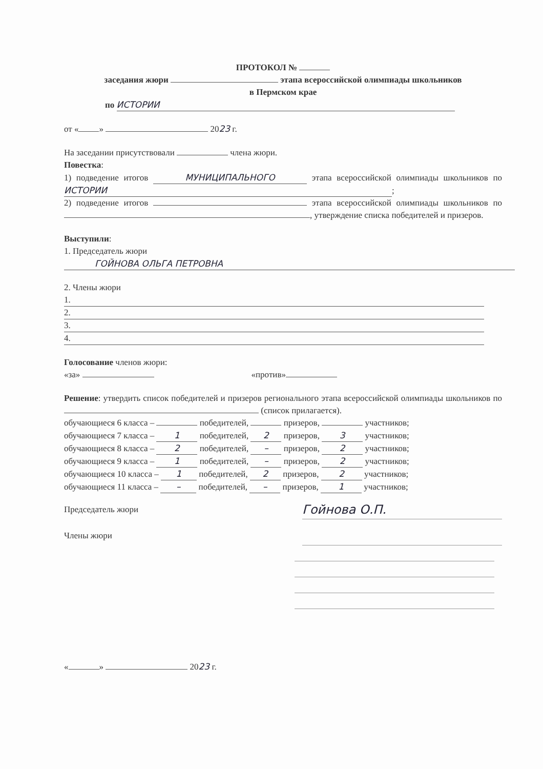ПРОТОКОЛ №
заседания жюри этапа всероссийской олимпиады школьников
в Пермском крае
по ИСТОРИИ
от « » 2023 г.
На заседании присутствовали члена жюри.
Повестка:
1) подведение итогов МУНИЦИПАЛЬНОГО этапа всероссийской олимпиады школьников по ИСТОРИИ;
2) подведение итогов этапа всероссийской олимпиады школьников по , утверждение списка победителей и призеров.
Выступили:
1. Председатель жюри
ГОЙНОВА ОЛЬГА ПЕТРОВНА
2. Члены жюри
1.
2.
3.
4.
Голосование членов жюри:
«за» «против»
Решение: утвердить список победителей и призеров регионального этапа всероссийской олимпиады школьников по (список прилагается).
обучающиеся 6 класса – победителей, призеров, участников;
обучающиеся 7 класса – 1 победителей, 2 призеров, 3 участников;
обучающиеся 8 класса – 2 победителей, – призеров, 2 участников;
обучающиеся 9 класса – 1 победителей, – призеров, 2 участников;
обучающиеся 10 класса – 1 победителей, 2 призеров, 2 участников;
обучающиеся 11 класса – – победителей, – призеров, 1 участников;
Председатель жюри Гойнова О.П.
Члены жюри
« » 2023 г.